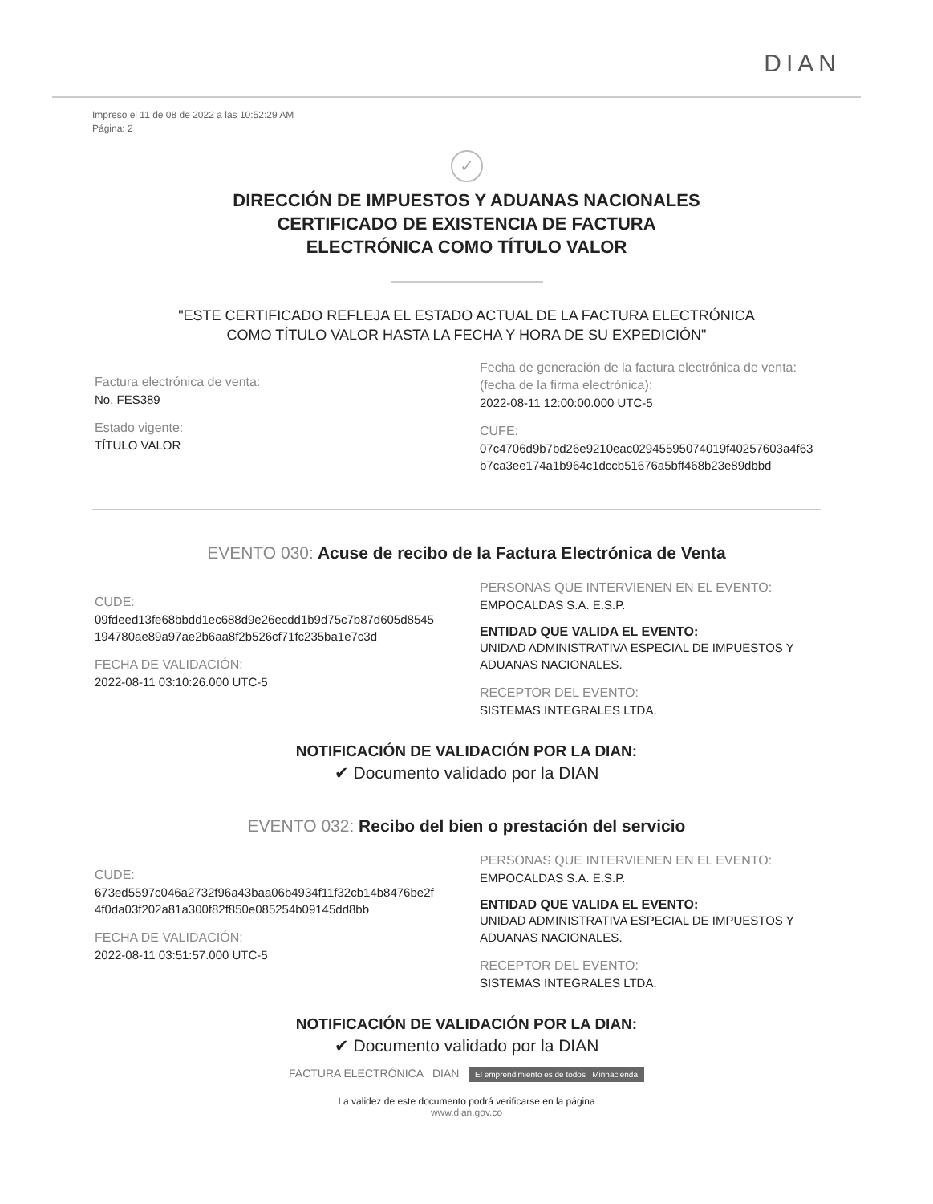DIAN
Impreso el 11 de 08 de 2022 a las 10:52:29 AM
Página: 2
✓
DIRECCIÓN DE IMPUESTOS Y ADUANAS NACIONALES
CERTIFICADO DE EXISTENCIA DE FACTURA
ELECTRÓNICA COMO TÍTULO VALOR
"ESTE CERTIFICADO REFLEJA EL ESTADO ACTUAL DE LA FACTURA ELECTRÓNICA
COMO TÍTULO VALOR HASTA LA FECHA Y HORA DE SU EXPEDICIÓN"
Factura electrónica de venta:
No. FES389
Estado vigente:
TÍTULO VALOR
Fecha de generación de la factura electrónica de venta:
(fecha de la firma electrónica):
2022-08-11 12:00:00.000 UTC-5
CUFE:
07c4706d9b7bd26e9210eac02945595074019f40257603a4f63
b7ca3ee174a1b964c1dccb51676a5bff468b23e89dbbd
EVENTO 030: Acuse de recibo de la Factura Electrónica de Venta
CUDE:
09fdeed13fe68bbdd1ec688d9e26ecdd1b9d75c7b87d605d8545
194780ae89a97ae2b6aa8f2b526cf71fc235ba1e7c3d
FECHA DE VALIDACIÓN:
2022-08-11 03:10:26.000 UTC-5
PERSONAS QUE INTERVIENEN EN EL EVENTO:
EMPOCALDAS S.A. E.S.P.
ENTIDAD QUE VALIDA EL EVENTO:
UNIDAD ADMINISTRATIVA ESPECIAL DE IMPUESTOS Y
ADUANAS NACIONALES.
RECEPTOR DEL EVENTO:
SISTEMAS INTEGRALES LTDA.
NOTIFICACIÓN DE VALIDACIÓN POR LA DIAN:
✔ Documento validado por la DIAN
EVENTO 032: Recibo del bien o prestación del servicio
CUDE:
673ed5597c046a2732f96a43baa06b4934f11f32cb14b8476be2f
4f0da03f202a81a300f82f850e085254b09145dd8bb
FECHA DE VALIDACIÓN:
2022-08-11 03:51:57.000 UTC-5
PERSONAS QUE INTERVIENEN EN EL EVENTO:
EMPOCALDAS S.A. E.S.P.
ENTIDAD QUE VALIDA EL EVENTO:
UNIDAD ADMINISTRATIVA ESPECIAL DE IMPUESTOS Y
ADUANAS NACIONALES.
RECEPTOR DEL EVENTO:
SISTEMAS INTEGRALES LTDA.
NOTIFICACIÓN DE VALIDACIÓN POR LA DIAN:
✔ Documento validado por la DIAN
FACTURA ELECTRÓNICA DIAN El emprendimiento es de todos Minhacienda
La validez de este documento podrá verificarse en la página
www.dian.gov.co